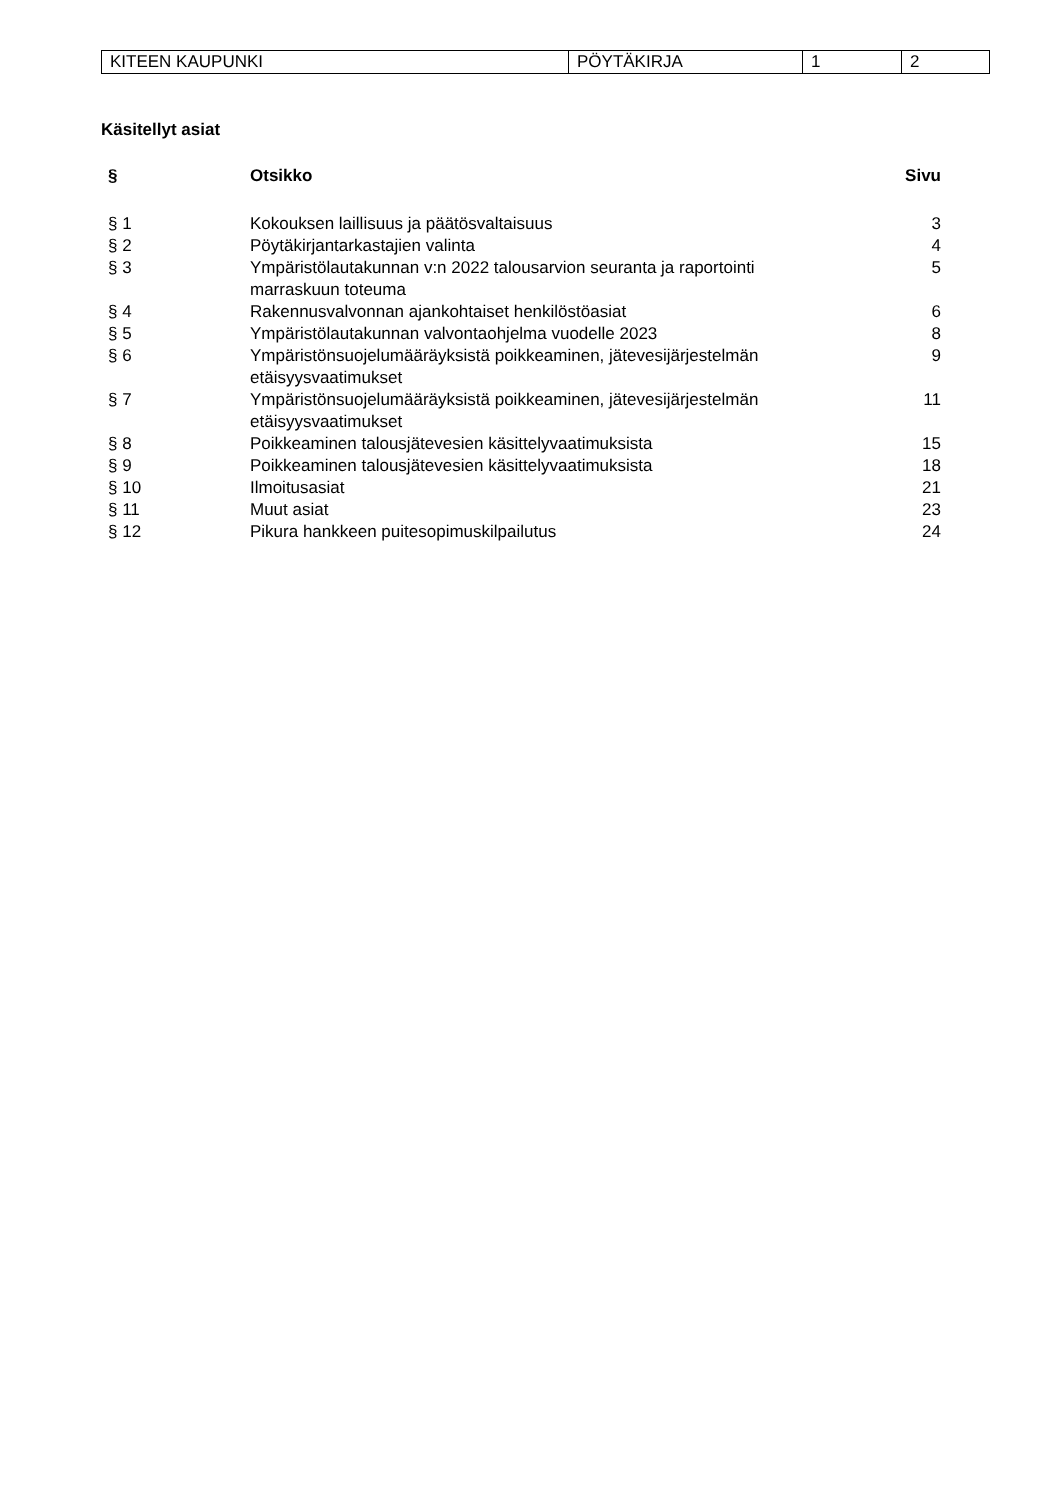| KITEEN KAUPUNKI | PÖYTÄKIRJA | 1 | 2 |
Käsitellyt asiat
| § | Otsikko | Sivu |
| --- | --- | --- |
| § 1 | Kokouksen laillisuus ja päätösvaltaisuus | 3 |
| § 2 | Pöytäkirjantarkastajien valinta | 4 |
| § 3 | Ympäristölautakunnan v:n 2022 talousarvion seuranta ja raportointi marraskuun toteuma | 5 |
| § 4 | Rakennusvalvonnan ajankohtaiset henkilöstöasiat | 6 |
| § 5 | Ympäristölautakunnan valvontaohjelma vuodelle 2023 | 8 |
| § 6 | Ympäristönsuojelumääräyksistä poikkeaminen, jätevesijärjestelmän etäisyysvaatimukset | 9 |
| § 7 | Ympäristönsuojelumääräyksistä poikkeaminen, jätevesijärjestelmän etäisyysvaatimukset | 11 |
| § 8 | Poikkeaminen talousjätevesien käsittelyvaatimuksista | 15 |
| § 9 | Poikkeaminen talousjätevesien käsittelyvaatimuksista | 18 |
| § 10 | Ilmoitusasiat | 21 |
| § 11 | Muut asiat | 23 |
| § 12 | Pikura hankkeen puitesopimuskilpailutus | 24 |